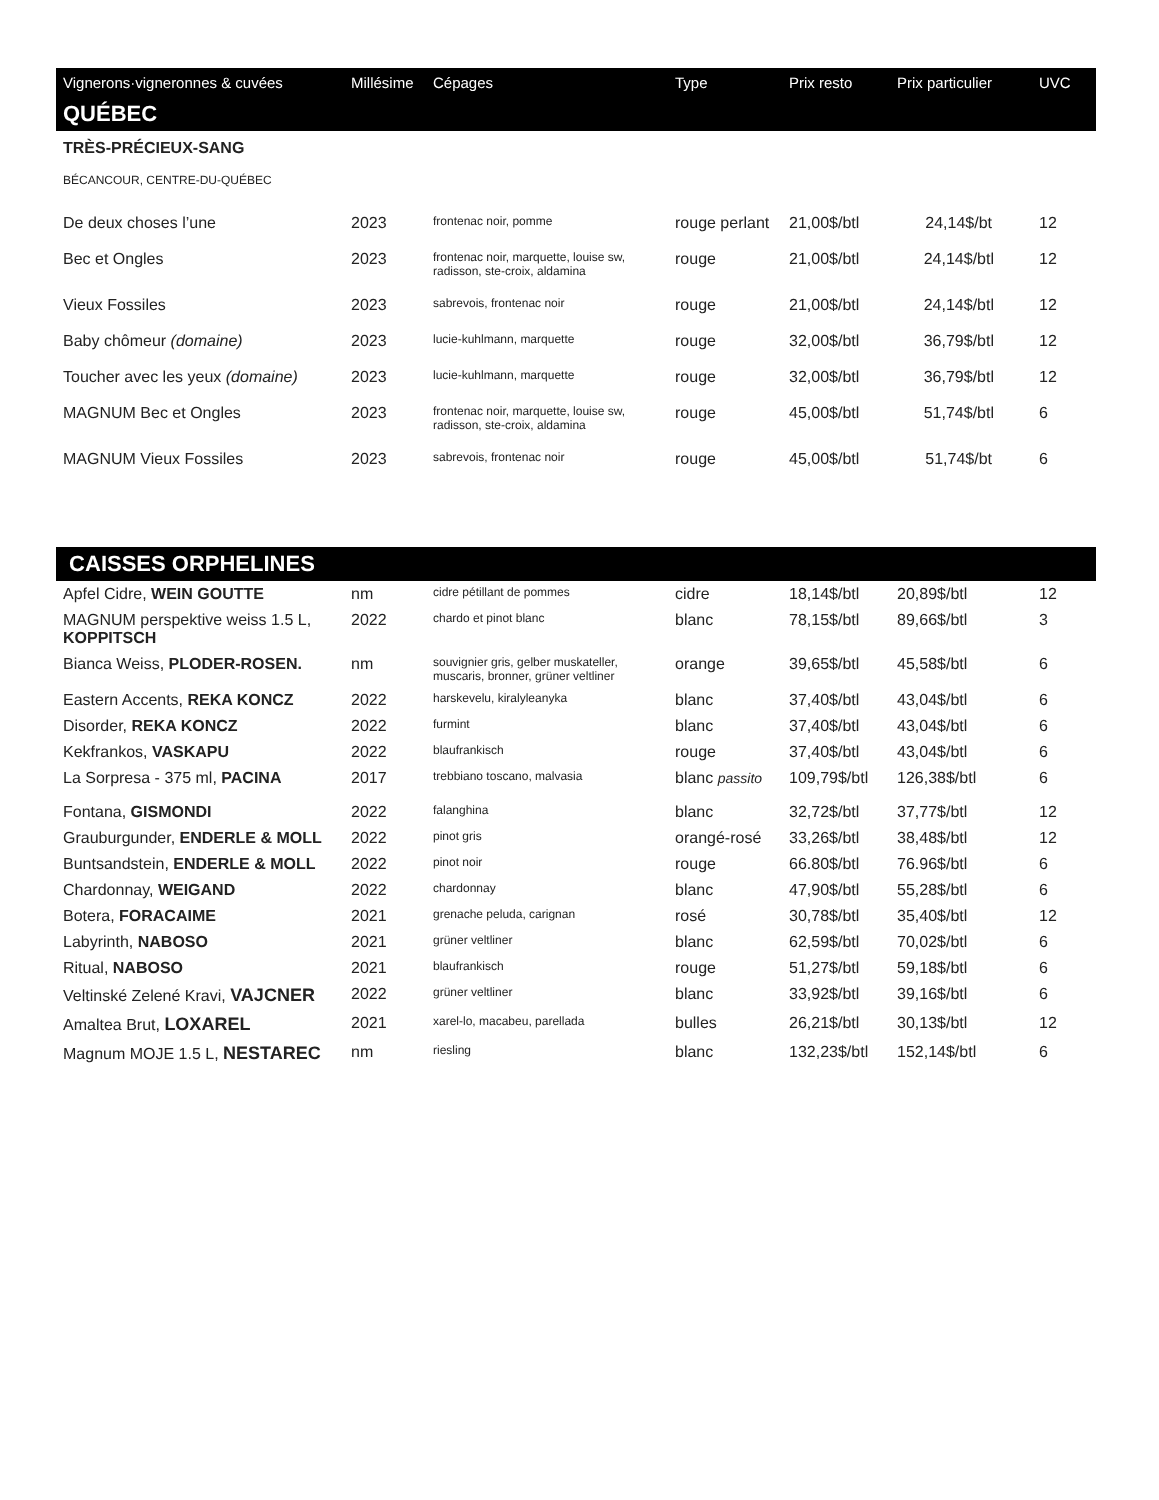| Vignerons·vigneronnes & cuvées | Millésime | Cépages | Type | Prix resto | Prix particulier | UVC |
| --- | --- | --- | --- | --- | --- | --- |
| QUÉBEC | | | | | | |
| TRÈS-PRÉCIEUX-SANG | | | | | | |
| BÉCANCOUR, CENTRE-DU-QUÉBEC | | | | | | |
| De deux choses l’une | 2023 | frontenac noir, pomme | rouge perlant | 21,00$/btl | 24,14$/bt | 12 |
| Bec et Ongles | 2023 | frontenac noir, marquette, louise sw, radisson, ste-croix, aldamina | rouge | 21,00$/btl | 24,14$/btl | 12 |
| Vieux Fossiles | 2023 | sabrevois, frontenac noir | rouge | 21,00$/btl | 24,14$/btl | 12 |
| Baby chômeur (domaine) | 2023 | lucie-kuhlmann, marquette | rouge | 32,00$/btl | 36,79$/btl | 12 |
| Toucher avec les yeux (domaine) | 2023 | lucie-kuhlmann, marquette | rouge | 32,00$/btl | 36,79$/btl | 12 |
| MAGNUM Bec et Ongles | 2023 | frontenac noir, marquette, louise sw, radisson, ste-croix, aldamina | rouge | 45,00$/btl | 51,74$/btl | 6 |
| MAGNUM Vieux Fossiles | 2023 | sabrevois, frontenac noir | rouge | 45,00$/btl | 51,74$/bt | 6 |
| CAISSES ORPHELINES | | | | | | |
| Apfel Cidre, WEIN GOUTTE | nm | cidre pétillant de pommes | cidre | 18,14$/btl | 20,89$/btl | 12 |
| MAGNUM perspektive weiss 1.5 L, KOPPITSCH | 2022 | chardo et pinot blanc | blanc | 78,15$/btl | 89,66$/btl | 3 |
| Bianca Weiss, PLODER-ROSEN. | nm | souvignier gris, gelber muskateller, muscaris, bronner, grüner veltliner | orange | 39,65$/btl | 45,58$/btl | 6 |
| Eastern Accents, REKA KONCZ | 2022 | harskevelu, kiralyleanyka | blanc | 37,40$/btl | 43,04$/btl | 6 |
| Disorder, REKA KONCZ | 2022 | furmint | blanc | 37,40$/btl | 43,04$/btl | 6 |
| Kekfrankos, VASKAPU | 2022 | blaufrankisch | rouge | 37,40$/btl | 43,04$/btl | 6 |
| La Sorpresa - 375 ml, PACINA | 2017 | trebbiano toscano, malvasia | blanc passito | 109,79$/btl | 126,38$/btl | 6 |
| Fontana, GISMONDI | 2022 | falanghina | blanc | 32,72$/btl | 37,77$/btl | 12 |
| Grauburgunder, ENDERLE & MOLL | 2022 | pinot gris | orangé-rosé | 33,26$/btl | 38,48$/btl | 12 |
| Buntsandstein, ENDERLE & MOLL | 2022 | pinot noir | rouge | 66.80$/btl | 76.96$/btl | 6 |
| Chardonnay, WEIGAND | 2022 | chardonnay | blanc | 47,90$/btl | 55,28$/btl | 6 |
| Botera, FORACAIME | 2021 | grenache peluda, carignan | rosé | 30,78$/btl | 35,40$/btl | 12 |
| Labyrinth, NABOSO | 2021 | grüner veltliner | blanc | 62,59$/btl | 70,02$/btl | 6 |
| Ritual, NABOSO | 2021 | blaufrankisch | rouge | 51,27$/btl | 59,18$/btl | 6 |
| Veltinské Zelené Kravi, VAJCNER | 2022 | grüner veltliner | blanc | 33,92$/btl | 39,16$/btl | 6 |
| Amaltea Brut, LOXAREL | 2021 | xarel-lo, macabeu, parellada | bulles | 26,21$/btl | 30,13$/btl | 12 |
| Magnum MOJE 1.5 L, NESTAREC | nm | riesling | blanc | 132,23$/btl | 152,14$/btl | 6 |